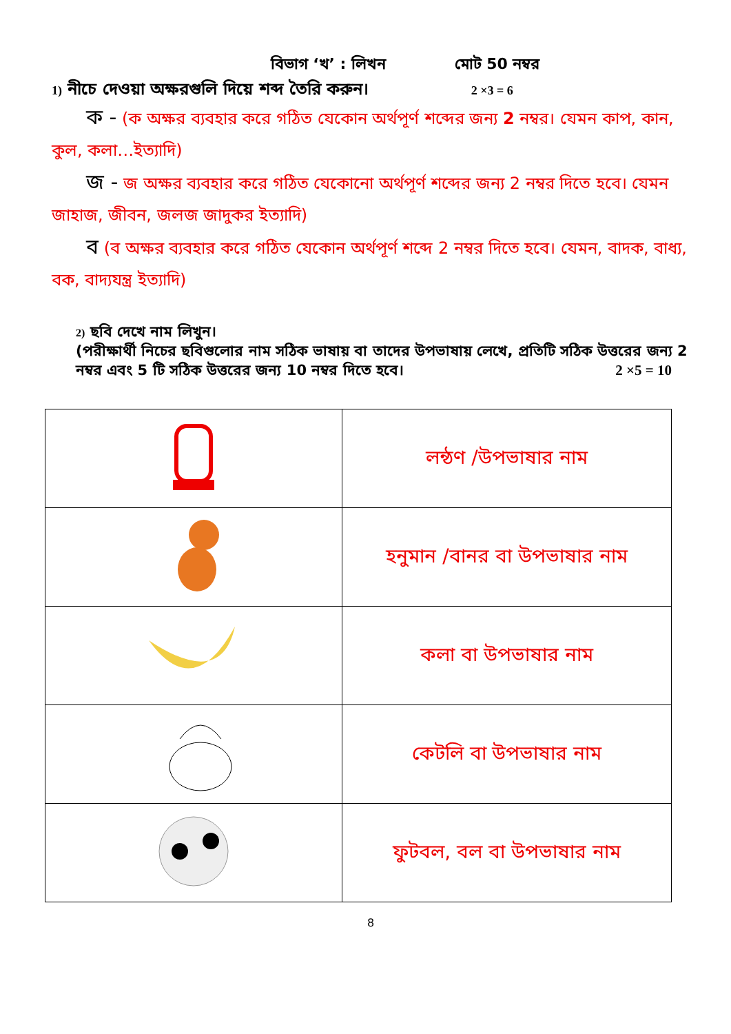বিভাগ ‘খ’ : লিখন মোট 50 নম্বর
1) নীচে দেওয়া অক্ষরগুলি দিয়ে শব্দ তৈরি করুন। 2 ×3 = 6
ক - (ক অক্ষর ব্যবহার করে গঠিত যেকোন অর্থপূর্ণ শব্দের জন্য 2 নম্বর। যেমন কাপ, কান, কুল, কলা…ইত্যাদি)
জ - জ অক্ষর ব্যবহার করে গঠিত যেকোনো অর্থপূর্ণ শব্দের জন্য 2 নম্বর দিতে হবে। যেমন জাহাজ, জীবন, জলজ জাদুকর ইত্যাদি)
ব (ব অক্ষর ব্যবহার করে গঠিত যেকোন অর্থপূর্ণ শব্দে 2 নম্বর দিতে হবে। যেমন, বাদক, বাধ্য, বক, বাদ্যযন্ত্র ইত্যাদি)
2) ছবি দেখে নাম লিখুন।
(পরীক্ষার্থী নিচের ছবিগুলোর নাম সঠিক ভাষায় বা তাদের উপভাষায় লেখে, প্রতিটি সঠিক উত্তরের জন্য 2 নম্বর এবং 5 টি সঠিক উত্তরের জন্য 10 নম্বর দিতে হবে। 2 ×5 = 10
| | লন্ঠণ /উপভাষার নাম |
| | হনুমান /বানর বা উপভাষার নাম |
| | কলা বা উপভাষার নাম |
| | কেটলি বা উপভাষার নাম |
| | ফুটবল, বল বা উপভাষার নাম |
8